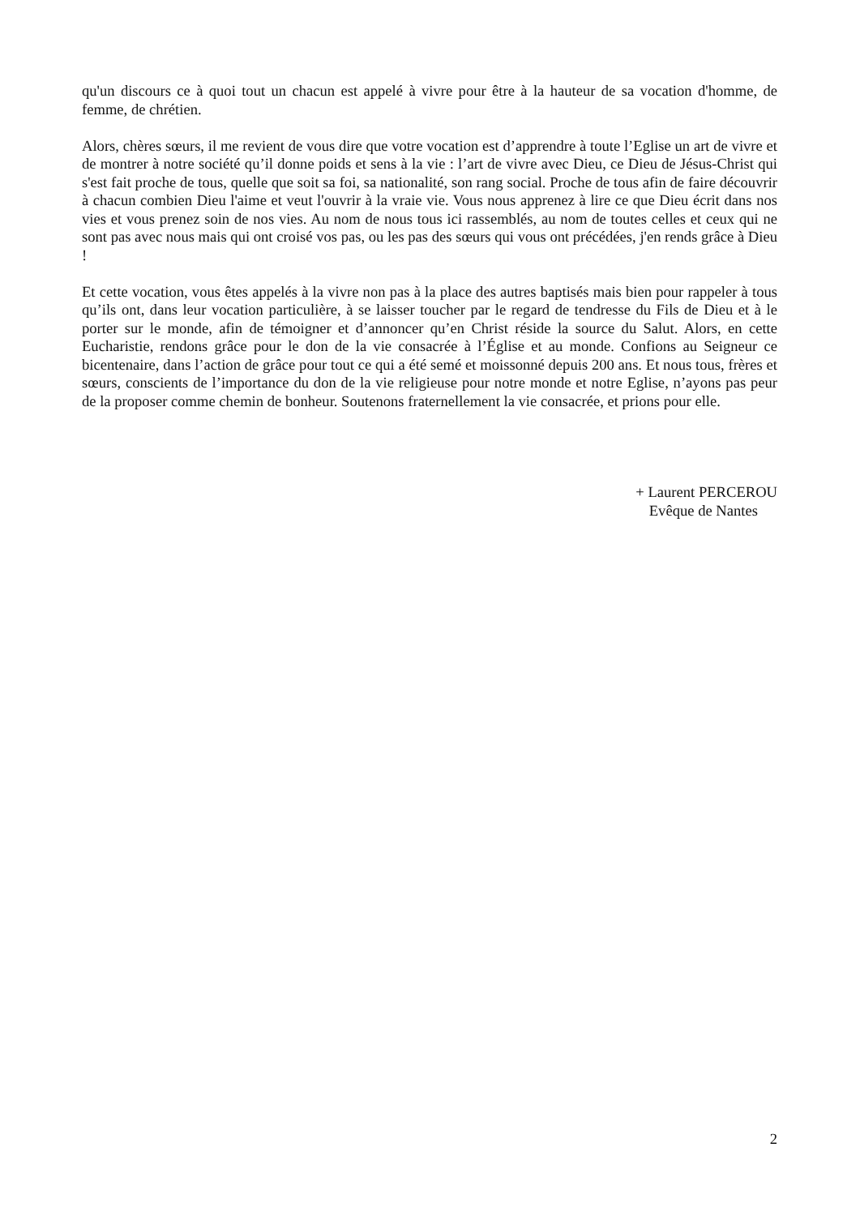qu'un discours ce à quoi tout un chacun est appelé à vivre pour être à la hauteur de sa vocation d'homme, de femme, de chrétien.
Alors, chères sœurs, il me revient de vous dire que votre vocation est d’apprendre à toute l’Eglise un art de vivre et de montrer à notre société qu’il donne poids et sens à la vie : l’art de vivre avec Dieu, ce Dieu de Jésus-Christ qui s'est fait proche de tous, quelle que soit sa foi, sa nationalité, son rang social. Proche de tous afin de faire découvrir à chacun combien Dieu l'aime et veut l'ouvrir à la vraie vie. Vous nous apprenez à lire ce que Dieu écrit dans nos vies et vous prenez soin de nos vies. Au nom de nous tous ici rassemblés, au nom de toutes celles et ceux qui ne sont pas avec nous mais qui ont croisé vos pas, ou les pas des sœurs qui vous ont précédées, j'en rends grâce à Dieu !
Et cette vocation, vous êtes appelés à la vivre non pas à la place des autres baptisés mais bien pour rappeler à tous qu’ils ont, dans leur vocation particulière, à se laisser toucher par le regard de tendresse du Fils de Dieu et à le porter sur le monde, afin de témoigner et d’annoncer qu’en Christ réside la source du Salut. Alors, en cette Eucharistie, rendons grâce pour le don de la vie consacrée à l’Église et au monde. Confions au Seigneur ce bicentenaire, dans l’action de grâce pour tout ce qui a été semé et moissonné depuis 200 ans. Et nous tous, frères et sœurs, conscients de l’importance du don de la vie religieuse pour notre monde et notre Eglise, n’ayons pas peur de la proposer comme chemin de bonheur. Soutenons fraternellement la vie consacrée, et prions pour elle.
+ Laurent PERCEROU
Evêque de Nantes
2